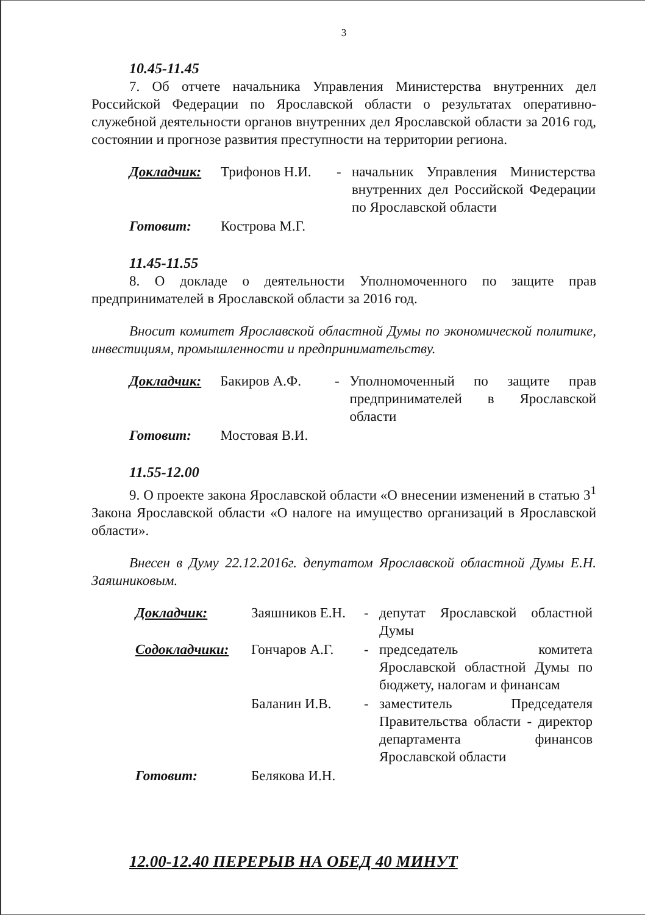3
10.45-11.45
7. Об отчете начальника Управления Министерства внутренних дел Российской Федерации по Ярославской области о результатах оперативно-служебной деятельности органов внутренних дел Ярославской области за 2016 год, состоянии и прогнозе развития преступности на территории региона.
| Докладчик: | Трифонов Н.И. | - | начальник Управления Министерства внутренних дел Российской Федерации по Ярославской области |
| Готовит: | Кострова М.Г. | | |
11.45-11.55
8. О докладе о деятельности Уполномоченного по защите прав предпринимателей в Ярославской области за 2016 год.
Вносит комитет Ярославской областной Думы по экономической политике, инвестициям, промышленности и предпринимательству.
| Докладчик: | Бакиров А.Ф. | - | Уполномоченный по защите прав предпринимателей в Ярославской области |
| Готовит: | Мостовая В.И. | | |
11.55-12.00
9. О проекте закона Ярославской области «О внесении изменений в статью 3<sup>1</sup> Закона Ярославской области «О налоге на имущество организаций в Ярославской области».
Внесен в Думу 22.12.2016г. депутатом Ярославской областной Думы Е.Н. Заяшниковым.
| Докладчик: | Заяшников Е.Н. | - | депутат Ярославской областной Думы |
| Содокладчики: | Гончаров А.Г. | - | председатель комитета Ярославской областной Думы по бюджету, налогам и финансам |
| | Баланин И.В. | - | заместитель Председателя Правительства области - директор департамента финансов Ярославской области |
| Готовит: | Белякова И.Н. | | |
12.00-12.40 ПЕРЕРЫВ НА ОБЕД 40 МИНУТ